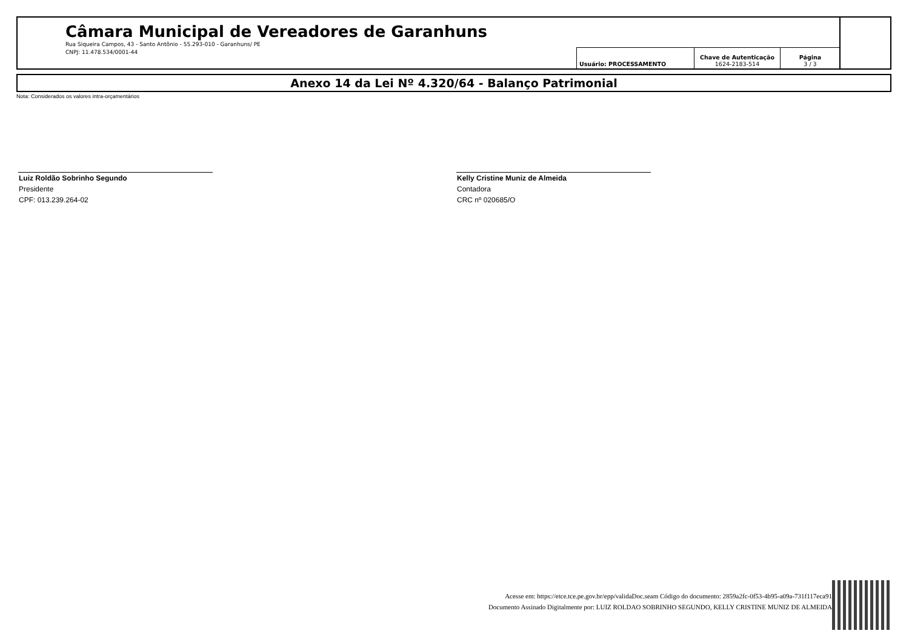Câmara Municipal de Vereadores de Garanhuns
Rua Siqueira Campos, 43 - Santo Antônio - 55.293-010 - Garanhuns/ PE
CNPJ: 11.478.534/0001-44
| Usuário: PROCESSAMENTO | Chave de Autenticação 1624-2183-514 | Página 3 / 3 |
Anexo 14 da Lei Nº 4.320/64 - Balanço Patrimonial
Nota: Considerados os valores intra-orçamentários
Luiz Roldão Sobrinho Segundo
Presidente
CPF: 013.239.264-02
Kelly Cristine Muniz de Almeida
Contadora
CRC nº 020685/O
Acesse em: https://etce.tce.pe.gov.br/epp/validaDoc.seam Código do documento: 2859a2fc-0f53-4b95-a09a-731f117eca91
Documento Assinado Digitalmente por: LUIZ ROLDAO SOBRINHO SEGUNDO, KELLY CRISTINE MUNIZ DE ALMEIDA